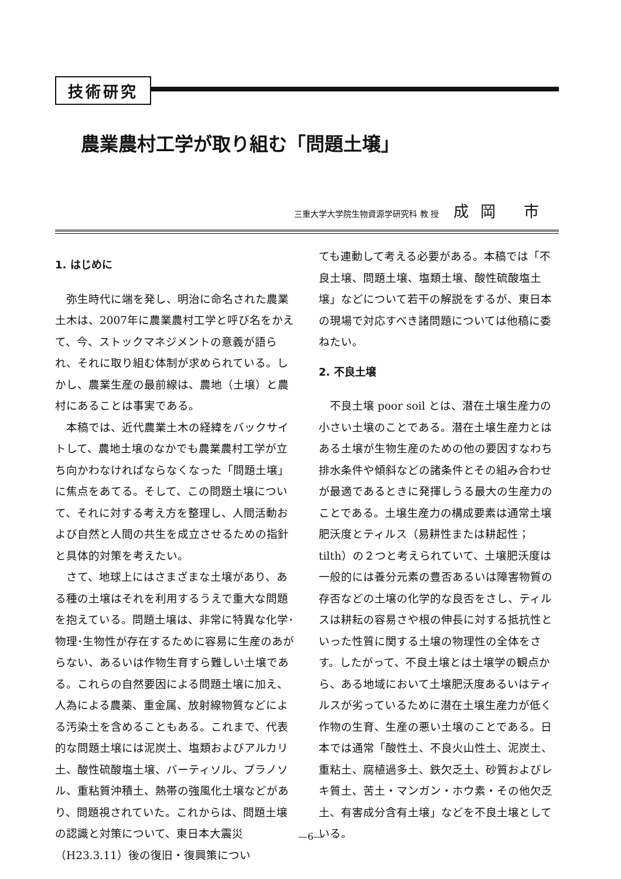技術研究
農業農村工学が取り組む「問題土壌」
三重大学大学院生物資源学研究科 教 授 成岡 市
1. はじめに
弥生時代に端を発し、明治に命名された農業土木は、2007年に農業農村工学と呼び名をかえて、今、ストックマネジメントの意義が語られ、それに取り組む体制が求められている。しかし、農業生産の最前線は、農地（土壌）と農村にあることは事実である。
本稿では、近代農業土木の経緯をバックサイトして、農地土壌のなかでも農業農村工学が立ち向かわなければならなくなった「問題土壌」に焦点をあてる。そして、この問題土壌について、それに対する考え方を整理し、人間活動および自然と人間の共生を成立させるための指針と具体的対策を考えたい。
さて、地球上にはさまざまな土壌があり、ある種の土壌はそれを利用するうえで重大な問題を抱えている。問題土壌は、非常に特異な化学･物理･生物性が存在するために容易に生産のあがらない、あるいは作物生育すら難しい土壌である。これらの自然要因による問題土壌に加え、人為による農薬、重金属、放射線物質などによる汚染土を含めることもある。これまで、代表的な問題土壌には泥炭土、塩類およびアルカリ土、酸性硫酸塩土壌、バーティソル、プラノソル、重粘質沖積土、熱帯の強風化土壌などがあり、問題視されていた。これからは、問題土壌の認識と対策について、東日本大震災（H23.3.11）後の復旧・復興策につい
ても連動して考える必要がある。本稿では「不良土壌、問題土壌、塩類土壌、酸性硫酸塩土壌」などについて若干の解説をするが、東日本の現場で対応すべき諸問題については他稿に委ねたい。
2. 不良土壌
不良土壌 poor soil とは、潜在土壌生産力の小さい土壌のことである。潜在土壌生産力とはある土壌が生物生産のための他の要因すなわち排水条件や傾斜などの諸条件とその組み合わせが最適であるときに発揮しうる最大の生産力のことである。土壌生産力の構成要素は通常土壌肥沃度とティルス（易耕性または耕起性；tilth）の２つと考えられていて、土壌肥沃度は一般的には養分元素の豊否あるいは障害物質の存否などの土壌の化学的な良否をさし、ティルスは耕耘の容易さや根の伸長に対する抵抗性といった性質に関する土壌の物理性の全体をさす。したがって、不良土壌とは土壌学の観点から、ある地域において土壌肥沃度あるいはティルスが劣っているために潜在土壌生産力が低く作物の生育、生産の悪い土壌のことである。日本では通常「酸性土、不良火山性土、泥炭土、重粘土、腐植過多土、鉄欠乏土、砂質およびレキ質土、苦土・マンガン・ホウ素・その他欠乏土、有害成分含有土壌」などを不良土壌としている。
—6—